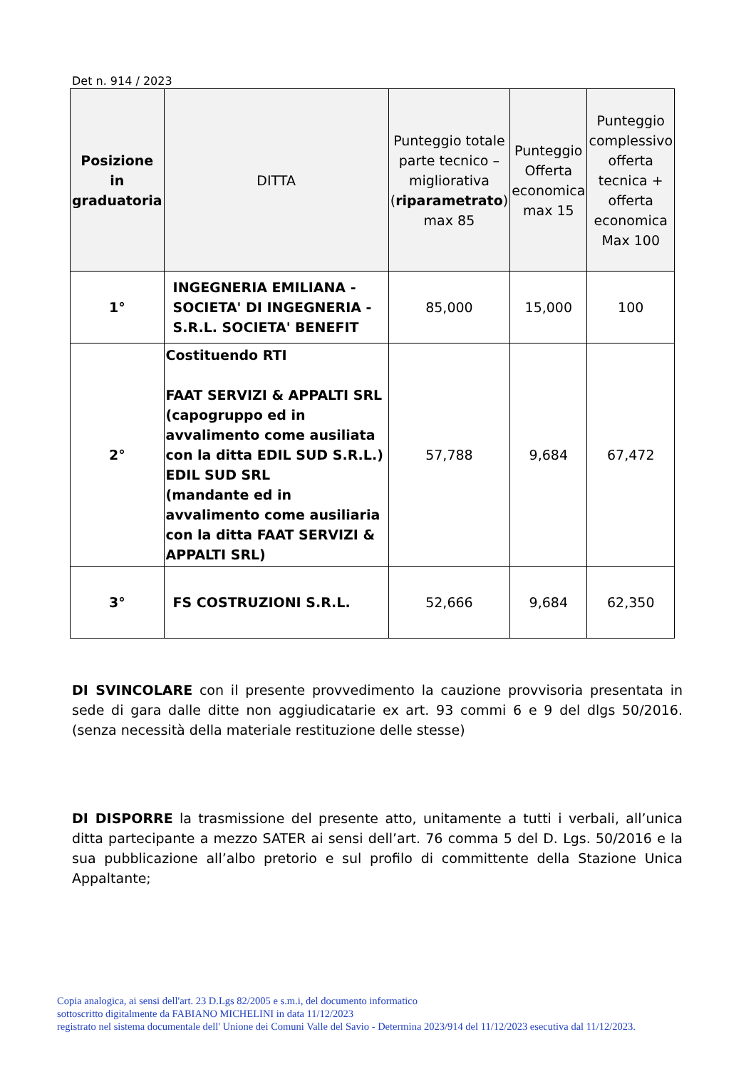Det n. 914 / 2023
| Posizione in graduatoria | DITTA | Punteggio totale parte tecnico – migliorativa ( riparametrato ) max 85 | Punteggio Offerta economica max 15 | Punteggio complessivo offerta tecnica + offerta economica Max 100 |
| --- | --- | --- | --- | --- |
| 1° | INGEGNERIA EMILIANA - SOCIETA' DI INGEGNERIA - S.R.L. SOCIETA' BENEFIT | 85,000 | 15,000 | 100 |
| 2° | Costituendo RTI FAAT SERVIZI & APPALTI SRL (capogruppo ed in avvalimento come ausiliata con la ditta EDIL SUD S.R.L.) EDIL SUD SRL (mandante ed in avvalimento come ausiliaria con la ditta FAAT SERVIZI & APPALTI SRL) | 57,788 | 9,684 | 67,472 |
| 3° | FS COSTRUZIONI S.R.L. | 52,666 | 9,684 | 62,350 |
DI SVINCOLARE con il presente provvedimento la cauzione provvisoria presentata in sede di gara dalle ditte non aggiudicatarie ex art. 93 commi 6 e 9 del dlgs 50/2016.(senza necessità della materiale restituzione delle stesse)
DI DISPORRE la trasmissione del presente atto, unitamente a tutti i verbali, all’unica ditta partecipante a mezzo SATER ai sensi dell’art. 76 comma 5 del D. Lgs. 50/2016 e la sua pubblicazione all’albo pretorio e sul profilo di committente della Stazione Unica Appaltante;
Copia analogica, ai sensi dell'art. 23 D.Lgs 82/2005 e s.m.i, del documento informatico
sottoscritto digitalmente da FABIANO MICHELINI in data 11/12/2023
registrato nel sistema documentale dell' Unione dei Comuni Valle del Savio - Determina 2023/914 del 11/12/2023 esecutiva dal 11/12/2023.